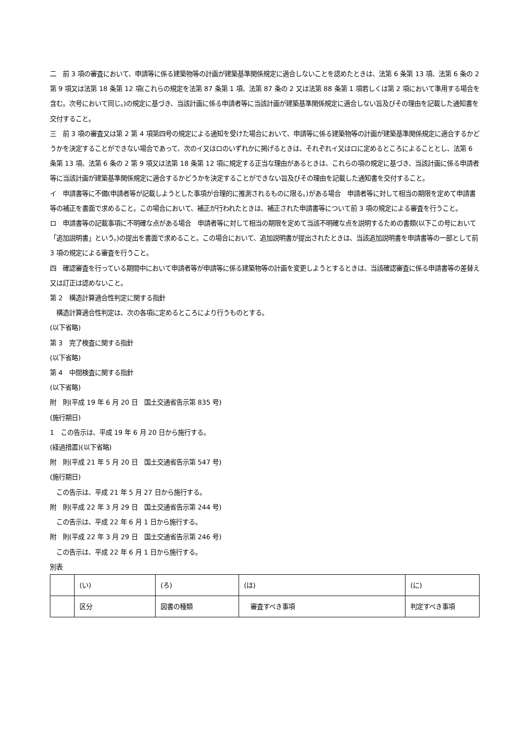二　前 3 項の審査において、申請等に係る建築物等の計画が建築基準関係規定に適合しないことを認めたときは、法第 6 条第 13 項、法第 6 条の 2 第 9 項又は法第 18 条第 12 項(これらの規定を法第 87 条第 1 項、法第 87 条の 2 又は法第 88 条第 1 項若しくは第 2 項において準用する場合を含む。次号において同じ。)の規定に基づき、当該計画に係る申請者等に当該計画が建築基準関係規定に適合しない旨及びその理由を記載した通知書を交付すること。
三　前 3 項の審査又は第 2 第 4 項第四号の規定による通知を受けた場合において、申請等に係る建築物等の計画が建築基準関係規定に適合するかどうかを決定することができない場合であって、次のイ又はロのいずれかに掲げるときは、それぞれイ又はロに定めるところによることとし、法第 6 条第 13 項、法第 6 条の 2 第 9 項又は法第 18 条第 12 項に規定する正当な理由があるときは、これらの項の規定に基づき、当該計画に係る申請者等に当該計画が建築基準関係規定に適合するかどうかを決定することができない旨及びその理由を記載した通知書を交付すること。
イ　申請書等に不備(申請者等が記載しようとした事項が合理的に推測されるものに限る。)がある場合　申請者等に対して相当の期限を定めて申請書等の補正を書面で求めること。この場合において、補正が行われたときは、補正された申請書等について前 3 項の規定による審査を行うこと。
ロ　申請書等の記載事項に不明確な点がある場合　申請者等に対して相当の期限を定めて当該不明確な点を説明するための書類(以下この号において「追加説明書」という。)の提出を書面で求めること。この場合において、追加説明書が提出されたときは、当該追加説明書を申請書等の一部として前 3 項の規定による審査を行うこと。
四　確認審査を行っている期間中において申請者等が申請等に係る建築物等の計画を変更しようとするときは、当該確認審査に係る申請書等の差替え又は訂正は認めないこと。
第 2　構造計算適合性判定に関する指針
　構造計算適合性判定は、次の各項に定めるところにより行うものとする。
(以下省略)
第 3　完了検査に関する指針
(以下省略)
第 4　中間検査に関する指針
(以下省略)
附　則(平成 19 年 6 月 20 日　国土交通省告示第 835 号)
(施行期日)
1　この告示は、平成 19 年 6 月 20 日から施行する。
(経過措置)(以下省略)
附　則(平成 21 年 5 月 20 日　国土交通省告示第 547 号)
(施行期日)
　この告示は、平成 21 年 5 月 27 日から施行する。
附　則(平成 22 年 3 月 29 日　国土交通省告示第 244 号)
　この告示は、平成 22 年 6 月 1 日から施行する。
附　則(平成 22 年 3 月 29 日　国土交通省告示第 246 号)
　この告示は、平成 22 年 6 月 1 日から施行する。
別表
| | (い) | (ろ) | (は) | (に) |
| | 区分 | 図書の種類 | 審査すべき事項 | 判定すべき事項 |